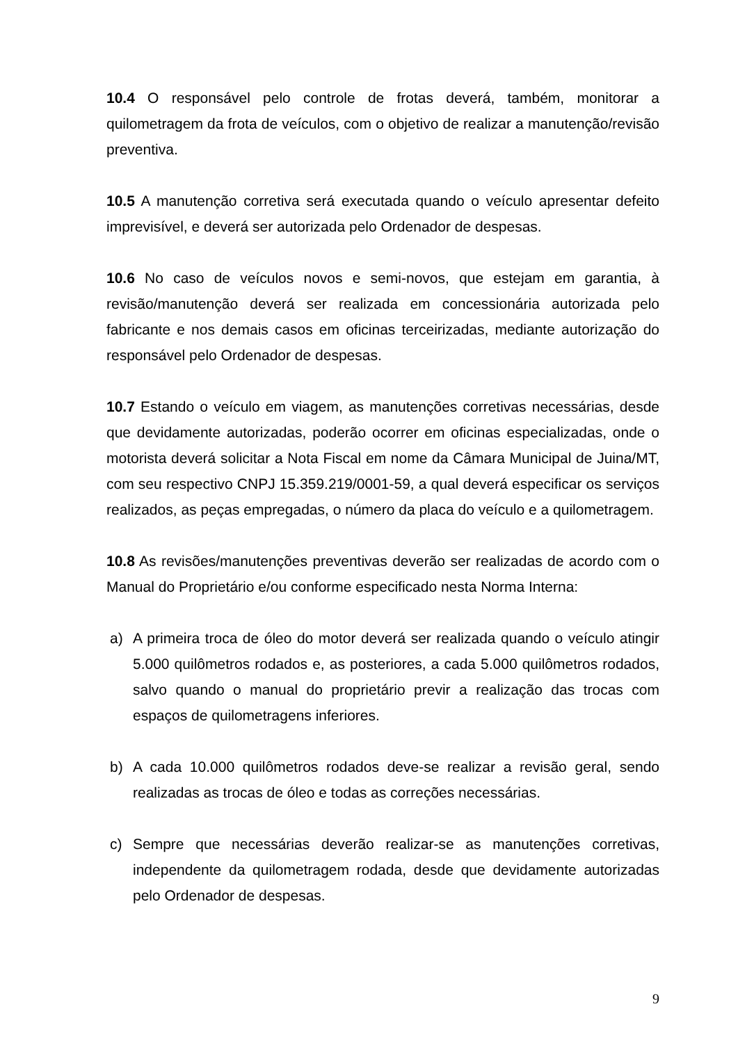10.4 O responsável pelo controle de frotas deverá, também, monitorar a quilometragem da frota de veículos, com o objetivo de realizar a manutenção/revisão preventiva.
10.5 A manutenção corretiva será executada quando o veículo apresentar defeito imprevisível, e deverá ser autorizada pelo Ordenador de despesas.
10.6 No caso de veículos novos e semi-novos, que estejam em garantia, à revisão/manutenção deverá ser realizada em concessionária autorizada pelo fabricante e nos demais casos em oficinas terceirizadas, mediante autorização do responsável pelo Ordenador de despesas.
10.7 Estando o veículo em viagem, as manutenções corretivas necessárias, desde que devidamente autorizadas, poderão ocorrer em oficinas especializadas, onde o motorista deverá solicitar a Nota Fiscal em nome da Câmara Municipal de Juina/MT, com seu respectivo CNPJ 15.359.219/0001-59, a qual deverá especificar os serviços realizados, as peças empregadas, o número da placa do veículo e a quilometragem.
10.8 As revisões/manutenções preventivas deverão ser realizadas de acordo com o Manual do Proprietário e/ou conforme especificado nesta Norma Interna:
a) A primeira troca de óleo do motor deverá ser realizada quando o veículo atingir 5.000 quilômetros rodados e, as posteriores, a cada 5.000 quilômetros rodados, salvo quando o manual do proprietário previr a realização das trocas com espaços de quilometragens inferiores.
b) A cada 10.000 quilômetros rodados deve-se realizar a revisão geral, sendo realizadas as trocas de óleo e todas as correções necessárias.
c) Sempre que necessárias deverão realizar-se as manutenções corretivas, independente da quilometragem rodada, desde que devidamente autorizadas pelo Ordenador de despesas.
9